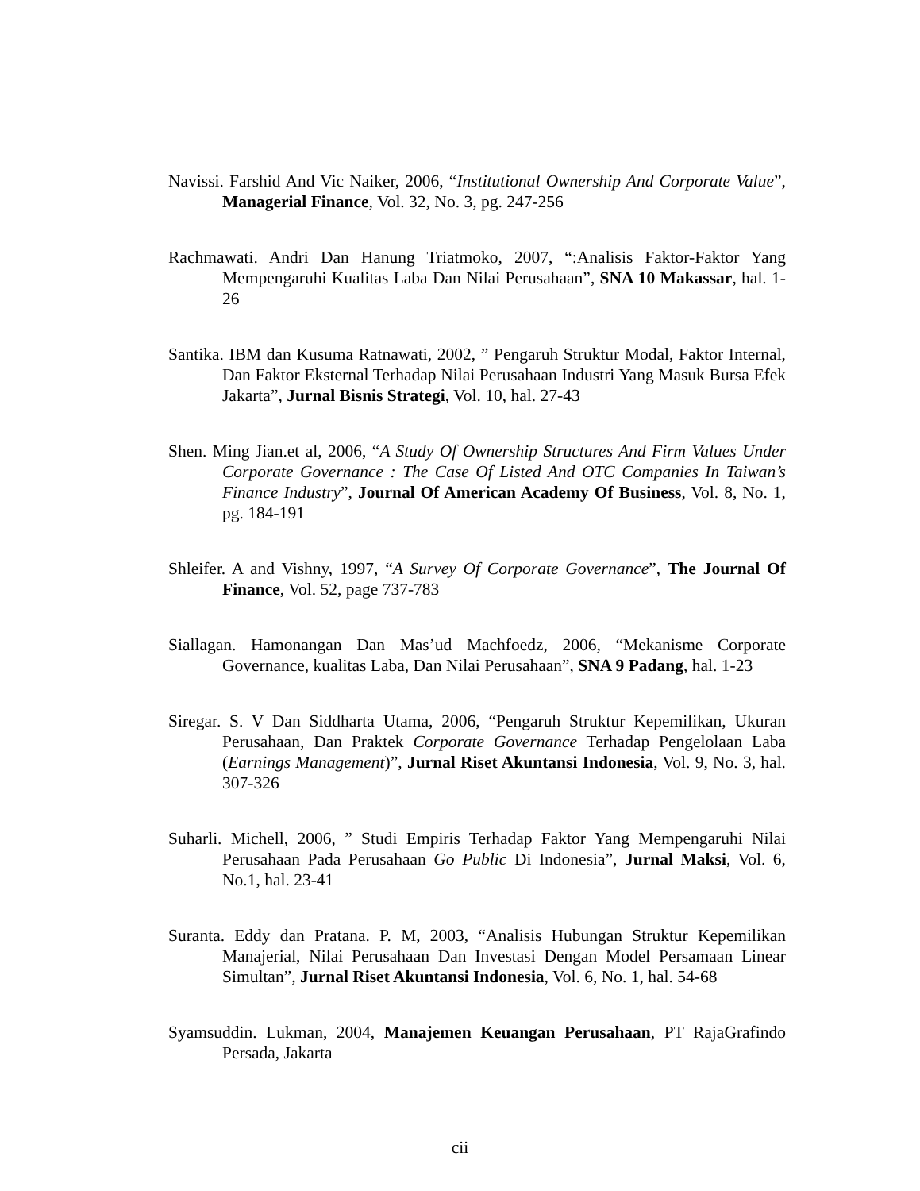Navissi. Farshid And Vic Naiker, 2006, “Institutional Ownership And Corporate Value”, Managerial Finance, Vol. 32, No. 3, pg. 247-256
Rachmawati. Andri Dan Hanung Triatmoko, 2007, “:Analisis Faktor-Faktor Yang Mempengaruhi Kualitas Laba Dan Nilai Perusahaan”, SNA 10 Makassar, hal. 1-26
Santika. IBM dan Kusuma Ratnawati, 2002, ” Pengaruh Struktur Modal, Faktor Internal, Dan Faktor Eksternal Terhadap Nilai Perusahaan Industri Yang Masuk Bursa Efek Jakarta”, Jurnal Bisnis Strategi, Vol. 10, hal. 27-43
Shen. Ming Jian.et al, 2006, “A Study Of Ownership Structures And Firm Values Under Corporate Governance : The Case Of Listed And OTC Companies In Taiwan’s Finance Industry”, Journal Of American Academy Of Business, Vol. 8, No. 1, pg. 184-191
Shleifer. A and Vishny, 1997, “A Survey Of Corporate Governance”, The Journal Of Finance, Vol. 52, page 737-783
Siallagan. Hamonangan Dan Mas’ud Machfoedz, 2006, “Mekanisme Corporate Governance, kualitas Laba, Dan Nilai Perusahaan”, SNA 9 Padang, hal. 1-23
Siregar. S. V Dan Siddharta Utama, 2006, “Pengaruh Struktur Kepemilikan, Ukuran Perusahaan, Dan Praktek Corporate Governance Terhadap Pengelolaan Laba (Earnings Management)”, Jurnal Riset Akuntansi Indonesia, Vol. 9, No. 3, hal. 307-326
Suharli. Michell, 2006, ” Studi Empiris Terhadap Faktor Yang Mempengaruhi Nilai Perusahaan Pada Perusahaan Go Public Di Indonesia”, Jurnal Maksi, Vol. 6, No.1, hal. 23-41
Suranta. Eddy dan Pratana. P. M, 2003, “Analisis Hubungan Struktur Kepemilikan Manajerial, Nilai Perusahaan Dan Investasi Dengan Model Persamaan Linear Simultan”, Jurnal Riset Akuntansi Indonesia, Vol. 6, No. 1, hal. 54-68
Syamsuddin. Lukman, 2004, Manajemen Keuangan Perusahaan, PT RajaGrafindo Persada, Jakarta
cii